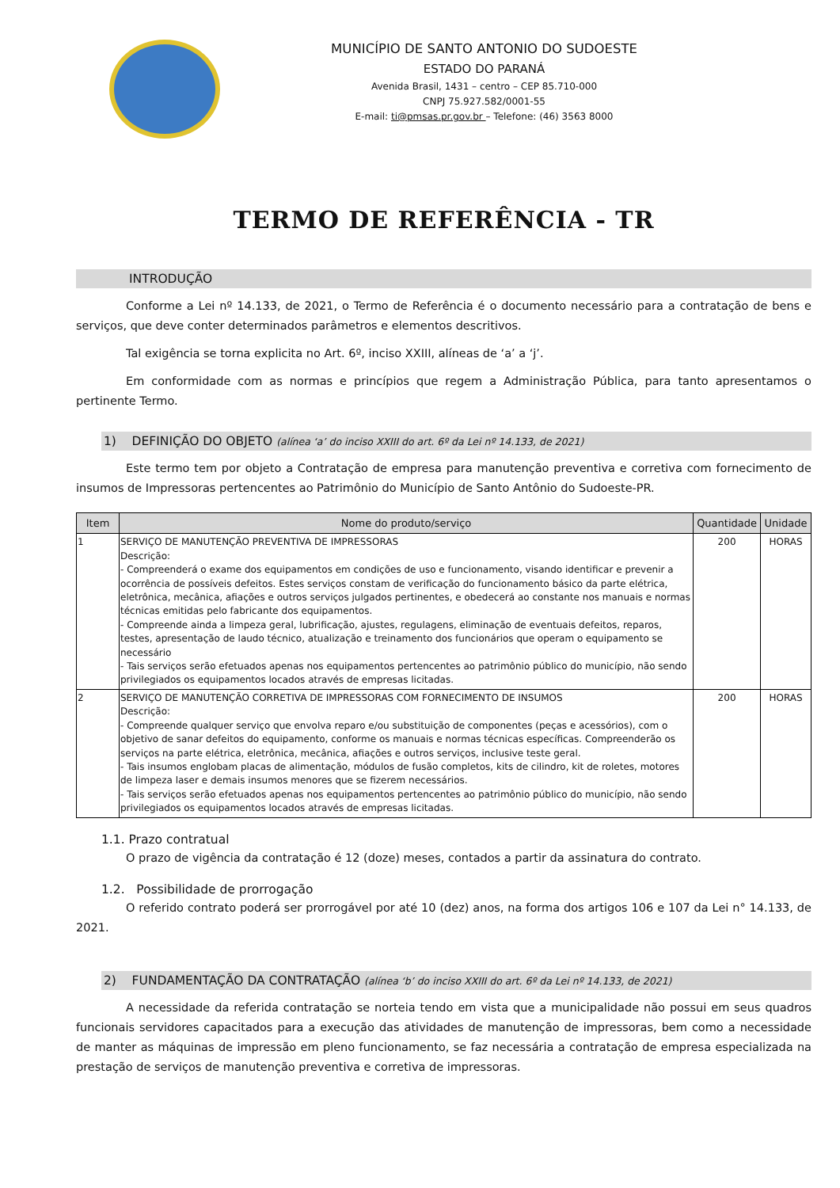MUNICÍPIO DE SANTO ANTONIO DO SUDOESTE
ESTADO DO PARANÁ
Avenida Brasil, 1431 – centro – CEP 85.710-000
CNPJ 75.927.582/0001-55
E-mail: ti@pmsas.pr.gov.br – Telefone: (46) 3563 8000
TERMO DE REFERÊNCIA - TR
INTRODUÇÃO
Conforme a Lei nº 14.133, de 2021, o Termo de Referência é o documento necessário para a contratação de bens e serviços, que deve conter determinados parâmetros e elementos descritivos.
Tal exigência se torna explicita no Art. 6º, inciso XXIII, alíneas de ‘a’ a ‘j’.
Em conformidade com as normas e princípios que regem a Administração Pública, para tanto apresentamos o pertinente Termo.
1) DEFINIÇÃO DO OBJETO (alínea ‘a’ do inciso XXIII do art. 6º da Lei nº 14.133, de 2021)
Este termo tem por objeto a Contratação de empresa para manutenção preventiva e corretiva com fornecimento de insumos de Impressoras pertencentes ao Patrimônio do Município de Santo Antônio do Sudoeste-PR.
| Item | Nome do produto/serviço | Quantidade | Unidade |
| --- | --- | --- | --- |
| 1 | SERVIÇO DE MANUTENÇÃO PREVENTIVA DE IMPRESSORAS Descrição: - Compreenderá o exame dos equipamentos em condições de uso e funcionamento, visando identificar e prevenir a ocorrência de possíveis defeitos. Estes serviços constam de verificação do funcionamento básico da parte elétrica, eletrônica, mecânica, afiações e outros serviços julgados pertinentes, e obedecerá ao constante nos manuais e normas técnicas emitidas pelo fabricante dos equipamentos. - Compreende ainda a limpeza geral, lubrificação, ajustes, regulagens, eliminação de eventuais defeitos, reparos, testes, apresentação de laudo técnico, atualização e treinamento dos funcionários que operam o equipamento se necessário - Tais serviços serão efetuados apenas nos equipamentos pertencentes ao patrimônio público do município, não sendo privilegiados os equipamentos locados através de empresas licitadas. | 200 | HORAS |
| 2 | SERVIÇO DE MANUTENÇÃO CORRETIVA DE IMPRESSORAS COM FORNECIMENTO DE INSUMOS Descrição: - Compreende qualquer serviço que envolva reparo e/ou substituição de componentes (peças e acessórios), com o objetivo de sanar defeitos do equipamento, conforme os manuais e normas técnicas específicas. Compreenderão os serviços na parte elétrica, eletrônica, mecânica, afiações e outros serviços, inclusive teste geral. - Tais insumos englobam placas de alimentação, módulos de fusão completos, kits de cilindro, kit de roletes, motores de limpeza laser e demais insumos menores que se fizerem necessários. - Tais serviços serão efetuados apenas nos equipamentos pertencentes ao patrimônio público do município, não sendo privilegiados os equipamentos locados através de empresas licitadas. | 200 | HORAS |
1.1. Prazo contratual
O prazo de vigência da contratação é 12 (doze) meses, contados a partir da assinatura do contrato.
1.2. Possibilidade de prorrogação
O referido contrato poderá ser prorrogável por até 10 (dez) anos, na forma dos artigos 106 e 107 da Lei n° 14.133, de 2021.
2) FUNDAMENTAÇÃO DA CONTRATAÇÃO (alínea ‘b’ do inciso XXIII do art. 6º da Lei nº 14.133, de 2021)
A necessidade da referida contratação se norteia tendo em vista que a municipalidade não possui em seus quadros funcionais servidores capacitados para a execução das atividades de manutenção de impressoras, bem como a necessidade de manter as máquinas de impressão em pleno funcionamento, se faz necessária a contratação de empresa especializada na prestação de serviços de manutenção preventiva e corretiva de impressoras.